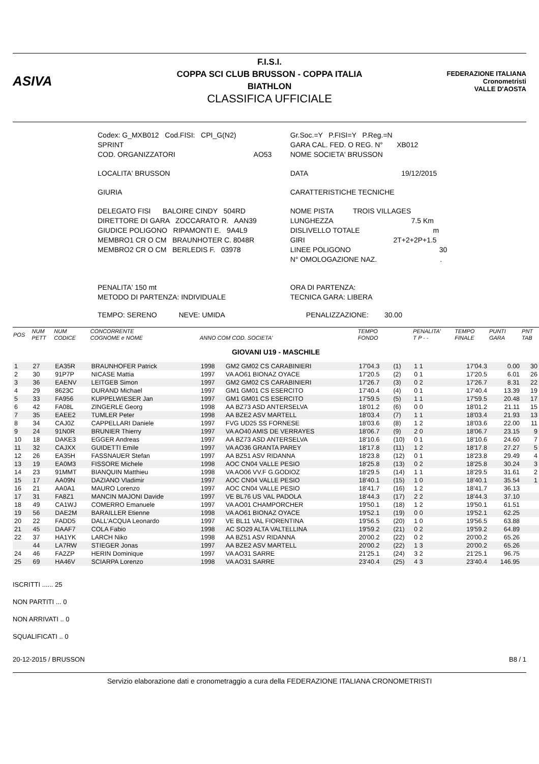ASIVA
F.I.S.I.
COPPA SCI CLUB BRUSSON - COPPA ITALIA
BIATHLON
CLASSIFICA UFFICIALE
FEDERAZIONE ITALIANA
Cronometristi
VALLE D'AOSTA
| Codex: G_MXB012 Cod.FISI: CPI_G(N2) | Gr.Soc.=Y P.FISI=Y P.Reg.=N |
| SPRINT | GARA CAL. FED. O REG. N° XB012 |
| COD. ORGANIZZATORI AO53 | NOME SOCIETA' BRUSSON |
| LOCALITA' BRUSSON | DATA 19/12/2015 |
| GIURIA | CARATTERISTICHE TECNICHE |
| DELEGATO FISI BALOIRE CINDY 504RD | NOME PISTA TROIS VILLAGES |
| DIRETTORE DI GARA ZOCCARATO R. AAN39 | LUNGHEZZA 7.5 Km |
| GIUDICE POLIGONO RIPAMONTI E. 9A4L9 | DISLIVELLO TOTALE m |
| MEMBRO1 CR O CM BRAUNHOTER C. 8048R | GIRI 2T+2+2P+1.5 |
| MEMBRO2 CR O CM BERLEDIS F. 03978 | LINEE POLIGONO 30 |
| | N° OMOLOGAZIONE NAZ. . |
| PENALITA' 150 mt METODO DI PARTENZA: INDIVIDUALE | ORA DI PARTENZA: TECNICA GARA: LIBERA |
| TEMPO: SERENO NEVE: UMIDA | PENALIZZAZIONE: 30.00 |
| POS | NUM PETT | NUM CODICE | CONCORRENTE COGNOME e NOME | ANNO COM COD. SOCIETA' | | TEMPO FONDO | | PENALITA' T P - - | TEMPO FINALE | PUNTI GARA | PNT TAB |
| --- | --- | --- | --- | --- | --- | --- | --- | --- | --- | --- | --- |
| GIOVANI U19 - MASCHILE | | | | | | | | | | | |
| 1 | 27 | EA35R | BRAUNHOFER Patrick | 1998 | GM2 GM02 CS CARABINIERI | 17'04.3 | (1) | 1 1 | 17'04.3 | 0.00 | 30 |
| 2 | 30 | 91P7P | NICASE Mattia | 1997 | VA AO61 BIONAZ OYACE | 17'20.5 | (2) | 0 1 | 17'20.5 | 6.01 | 26 |
| 3 | 36 | EAENV | LEITGEB Simon | 1997 | GM2 GM02 CS CARABINIERI | 17'26.7 | (3) | 0 2 | 17'26.7 | 8.31 | 22 |
| 4 | 29 | 8623C | DURAND Michael | 1997 | GM1 GM01 CS ESERCITO | 17'40.4 | (4) | 0 1 | 17'40.4 | 13.39 | 19 |
| 5 | 33 | FA956 | KUPPELWIESER Jan | 1997 | GM1 GM01 CS ESERCITO | 17'59.5 | (5) | 1 1 | 17'59.5 | 20.48 | 17 |
| 6 | 42 | FA08L | ZINGERLE Georg | 1998 | AA BZ73 ASD ANTERSELVA | 18'01.2 | (6) | 0 0 | 18'01.2 | 21.11 | 15 |
| 7 | 35 | EAEE2 | TUMLER Peter | 1998 | AA BZE2 ASV MARTELL | 18'03.4 | (7) | 1 1 | 18'03.4 | 21.93 | 13 |
| 8 | 34 | CAJ0Z | CAPPELLARI Daniele | 1997 | FVG UD25 SS FORNESE | 18'03.6 | (8) | 1 2 | 18'03.6 | 22.00 | 11 |
| 9 | 24 | 91N0R | BRUNIER Thierry | 1997 | VA AO40 AMIS DE VERRAYES | 18'06.7 | (9) | 2 0 | 18'06.7 | 23.15 | 9 |
| 10 | 18 | DAKE3 | EGGER Andreas | 1997 | AA BZ73 ASD ANTERSELVA | 18'10.6 | (10) | 0 1 | 18'10.6 | 24.60 | 7 |
| 11 | 32 | CAJXX | GUIDETTI Emile | 1997 | VA AO36 GRANTA PAREY | 18'17.8 | (11) | 1 2 | 18'17.8 | 27.27 | 5 |
| 12 | 26 | EA35H | FASSNAUER Stefan | 1997 | AA BZ51 ASV RIDANNA | 18'23.8 | (12) | 0 1 | 18'23.8 | 29.49 | 4 |
| 13 | 19 | EA0M3 | FISSORE Michele | 1998 | AOC CN04 VALLE PESIO | 18'25.8 | (13) | 0 2 | 18'25.8 | 30.24 | 3 |
| 14 | 23 | 91MMT | BIANQUIN Matthieu | 1998 | VA AO06 VV.F G.GODIOZ | 18'29.5 | (14) | 1 1 | 18'29.5 | 31.61 | 2 |
| 15 | 17 | AA09N | DAZIANO Vladimir | 1997 | AOC CN04 VALLE PESIO | 18'40.1 | (15) | 1 0 | 18'40.1 | 35.54 | 1 |
| 16 | 21 | AA0A1 | MAURO Lorenzo | 1997 | AOC CN04 VALLE PESIO | 18'41.7 | (16) | 1 2 | 18'41.7 | 36.13 | |
| 17 | 31 | FA8Z1 | MANCIN MAJONI Davide | 1997 | VE BL76 US VAL PADOLA | 18'44.3 | (17) | 2 2 | 18'44.3 | 37.10 | |
| 18 | 49 | CA1WJ | COMERRO Emanuele | 1997 | VA AO01 CHAMPORCHER | 19'50.1 | (18) | 1 2 | 19'50.1 | 61.51 | |
| 19 | 56 | DAE2M | BARAILLER Etienne | 1998 | VA AO61 BIONAZ OYACE | 19'52.1 | (19) | 0 0 | 19'52.1 | 62.25 | |
| 20 | 22 | FADD5 | DALL'ACQUA Leonardo | 1997 | VE BL11 VAL FIORENTINA | 19'56.5 | (20) | 1 0 | 19'56.5 | 63.88 | |
| 21 | 45 | DAAF7 | COLA Fabio | 1998 | AC SO29 ALTA VALTELLINA | 19'59.2 | (21) | 0 2 | 19'59.2 | 64.89 | |
| 22 | 37 | HA1YK | LARCH Niko | 1998 | AA BZ51 ASV RIDANNA | 20'00.2 | (22) | 0 2 | 20'00.2 | 65.26 | |
| | 44 | LA7RW | STIEGER Jonas | 1997 | AA BZE2 ASV MARTELL | 20'00.2 | (22) | 1 3 | 20'00.2 | 65.26 | |
| 24 | 46 | FA2ZP | HERIN Dominique | 1997 | VA AO31 SARRE | 21'25.1 | (24) | 3 2 | 21'25.1 | 96.75 | |
| 25 | 69 | HA46V | SCIARPA Lorenzo | 1998 | VA AO31 SARRE | 23'40.4 | (25) | 4 3 | 23'40.4 | 146.95 | |
ISCRITTI ...... 25
NON PARTITI ... 0
NON ARRIVATI .. 0
SQUALIFICATI .. 0
20-12-2015 / BRUSSON B8 / 1
Servizio elaborazione dati e cronometraggio a cura della FEDERAZIONE ITALIANA CRONOMETRISTI